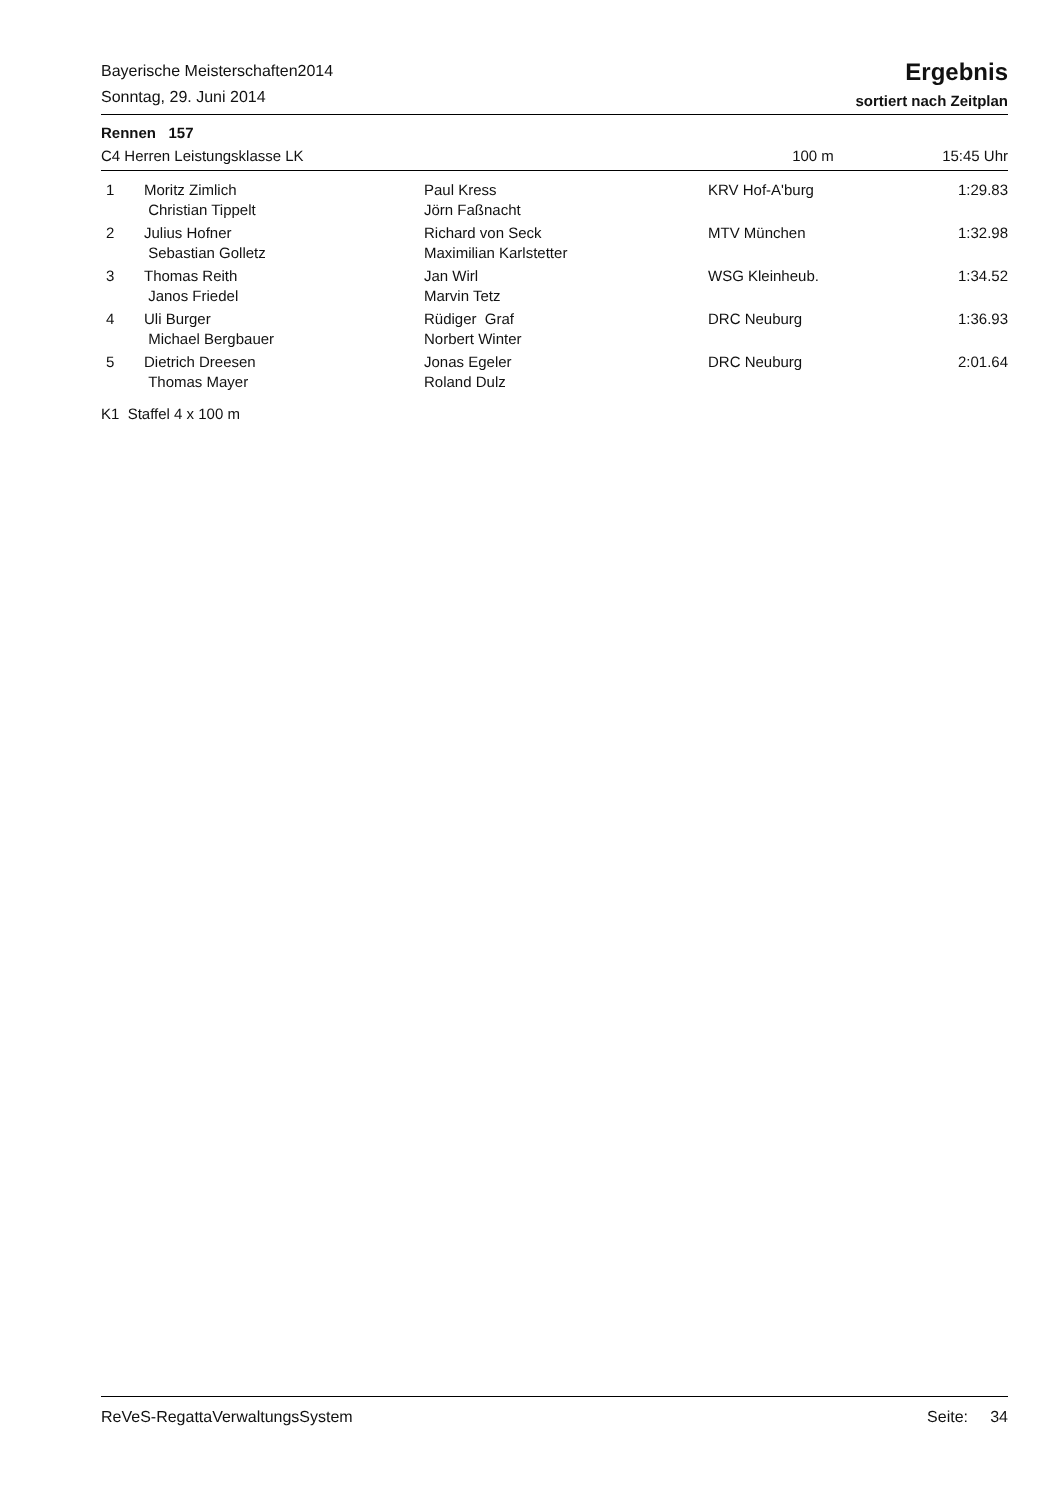Bayerische Meisterschaften2014
Sonntag, 29. Juni 2014
Ergebnis
sortiert nach Zeitplan
Rennen 157
C4 Herren Leistungsklasse LK 100 m 15:45 Uhr
| 1 | Moritz Zimlich | Paul Kress | KRV Hof-A'burg | 1:29.83 |
| | Christian Tippelt | Jörn Faßnacht | | |
| 2 | Julius Hofner | Richard von Seck | MTV München | 1:32.98 |
| | Sebastian Golletz | Maximilian Karlstetter | | |
| 3 | Thomas Reith | Jan Wirl | WSG Kleinheub. | 1:34.52 |
| | Janos Friedel | Marvin Tetz | | |
| 4 | Uli Burger | Rüdiger Graf | DRC Neuburg | 1:36.93 |
| | Michael Bergbauer | Norbert Winter | | |
| 5 | Dietrich Dreesen | Jonas Egeler | DRC Neuburg | 2:01.64 |
| | Thomas Mayer | Roland Dulz | | |
| K1 Staffel 4 x 100 m | | | | |
ReVeS-RegattaVerwaltungsSystem Seite: 34